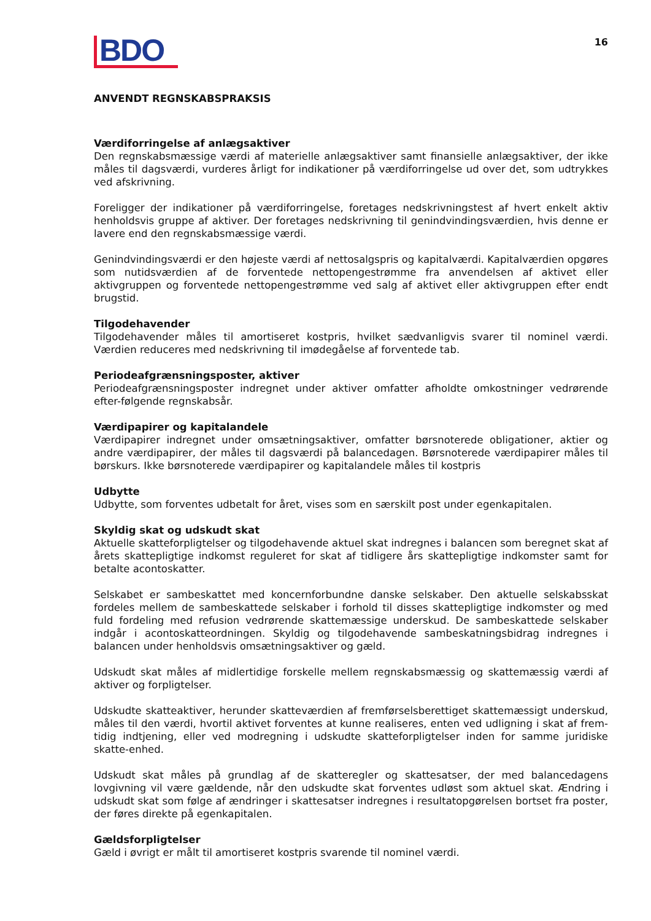BDO
16
ANVENDT REGNSKABSPRAKSIS
Værdiforringelse af anlægsaktiver
Den regnskabsmæssige værdi af materielle anlægsaktiver samt finansielle anlægsaktiver, der ikke måles til dagsværdi, vurderes årligt for indikationer på værdiforringelse ud over det, som udtrykkes ved afskrivning.
Foreligger der indikationer på værdiforringelse, foretages nedskrivningstest af hvert enkelt aktiv henholdsvis gruppe af aktiver. Der foretages nedskrivning til genindvindingsværdien, hvis denne er lavere end den regnskabsmæssige værdi.
Genindvindingsværdi er den højeste værdi af nettosalgspris og kapitalværdi. Kapitalværdien opgøres som nutidsværdien af de forventede nettopengestrømme fra anvendelsen af aktivet eller aktivgruppen og forventede nettopengestrømme ved salg af aktivet eller aktivgruppen efter endt brugstid.
Tilgodehavender
Tilgodehavender måles til amortiseret kostpris, hvilket sædvanligvis svarer til nominel værdi. Værdien reduceres med nedskrivning til imødegåelse af forventede tab.
Periodeafgrænsningsposter, aktiver
Periodeafgrænsningsposter indregnet under aktiver omfatter afholdte omkostninger vedrørende efter-følgende regnskabsår.
Værdipapirer og kapitalandele
Værdipapirer indregnet under omsætningsaktiver, omfatter børsnoterede obligationer, aktier og andre værdipapirer, der måles til dagsværdi på balancedagen. Børsnoterede værdipapirer måles til børskurs. Ikke børsnoterede værdipapirer og kapitalandele måles til kostpris
Udbytte
Udbytte, som forventes udbetalt for året, vises som en særskilt post under egenkapitalen.
Skyldig skat og udskudt skat
Aktuelle skatteforpligtelser og tilgodehavende aktuel skat indregnes i balancen som beregnet skat af årets skattepligtige indkomst reguleret for skat af tidligere års skattepligtige indkomster samt for betalte acontoskatter.
Selskabet er sambeskattet med koncernforbundne danske selskaber. Den aktuelle selskabsskat fordeles mellem de sambeskattede selskaber i forhold til disses skattepligtige indkomster og med fuld fordeling med refusion vedrørende skattemæssige underskud. De sambeskattede selskaber indgår i acontoskatteordningen. Skyldig og tilgodehavende sambeskatningsbidrag indregnes i balancen under henholdsvis omsætningsaktiver og gæld.
Udskudt skat måles af midlertidige forskelle mellem regnskabsmæssig og skattemæssig værdi af aktiver og forpligtelser.
Udskudte skatteaktiver, herunder skatteværdien af fremførselsberettiget skattemæssigt underskud, måles til den værdi, hvortil aktivet forventes at kunne realiseres, enten ved udligning i skat af frem-tidig indtjening, eller ved modregning i udskudte skatteforpligtelser inden for samme juridiske skatte-enhed.
Udskudt skat måles på grundlag af de skatteregler og skattesatser, der med balancedagens lovgivning vil være gældende, når den udskudte skat forventes udløst som aktuel skat. Ændring i udskudt skat som følge af ændringer i skattesatser indregnes i resultatopgørelsen bortset fra poster, der føres direkte på egenkapitalen.
Gældsforpligtelser
Gæld i øvrigt er målt til amortiseret kostpris svarende til nominel værdi.